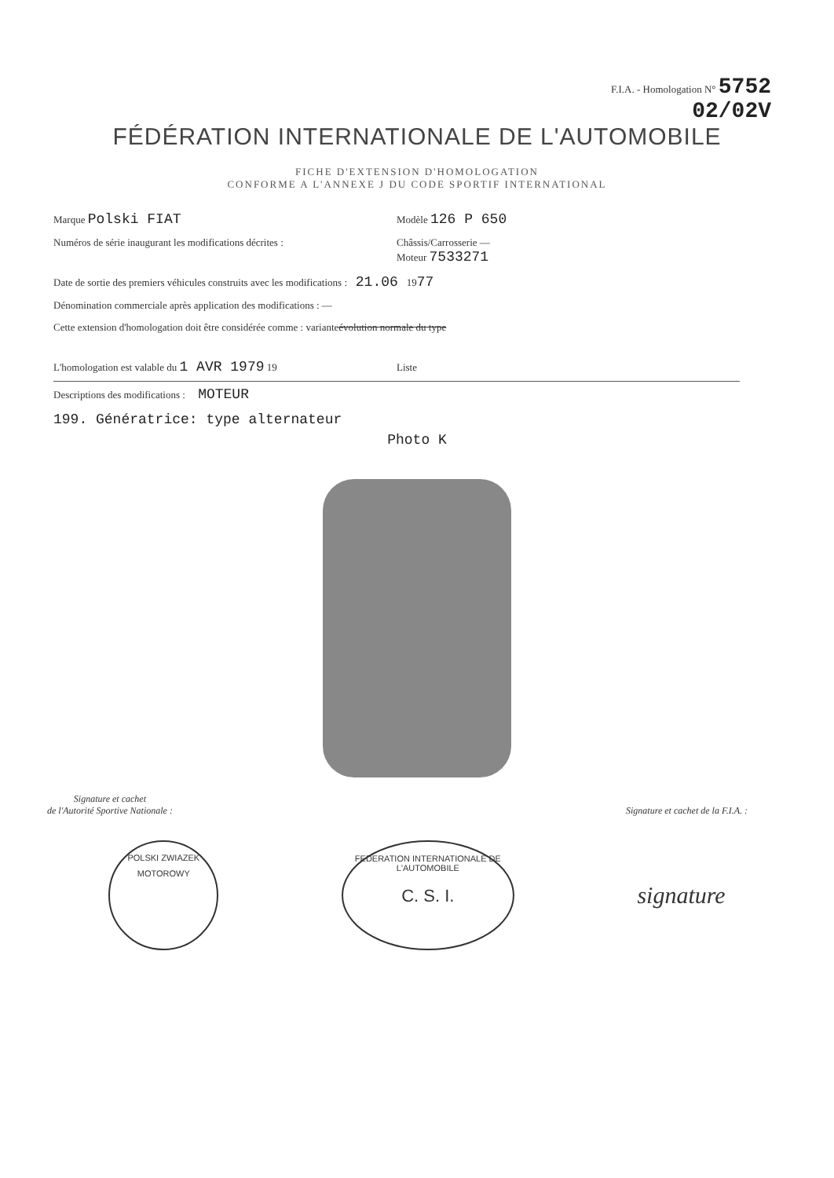F.I.A. - Homologation N° 5752
02/02V
FÉDÉRATION INTERNATIONALE DE L'AUTOMOBILE
FICHE D'EXTENSION D'HOMOLOGATION
CONFORME A L'ANNEXE J DU CODE SPORTIF INTERNATIONAL
Marque Polski FIAT Modèle 126 P 650
Numéros de série inaugurant les modifications décrites : Châssis/Carrosserie —
Moteur 7533271
Date de sortie des premiers véhicules construits avec les modifications : 21.06 19 77
Dénomination commerciale après application des modifications : —
Cette extension d'homologation doit être considérée comme : variante évolution normale du type
L'homologation est valable du 1 AVR 1979 19 Liste
Descriptions des modifications : MOTEUR
199. Génératrice: type alternateur
Photo K
Signature et cachet
de l'Autorité Sportive Nationale :
Signature et cachet de la F.I.A. :
POLSKI ZWIAZEK MOTOROWY
FEDERATION INTERNATIONALE DE L'AUTOMOBILE
C. S. I.
signature